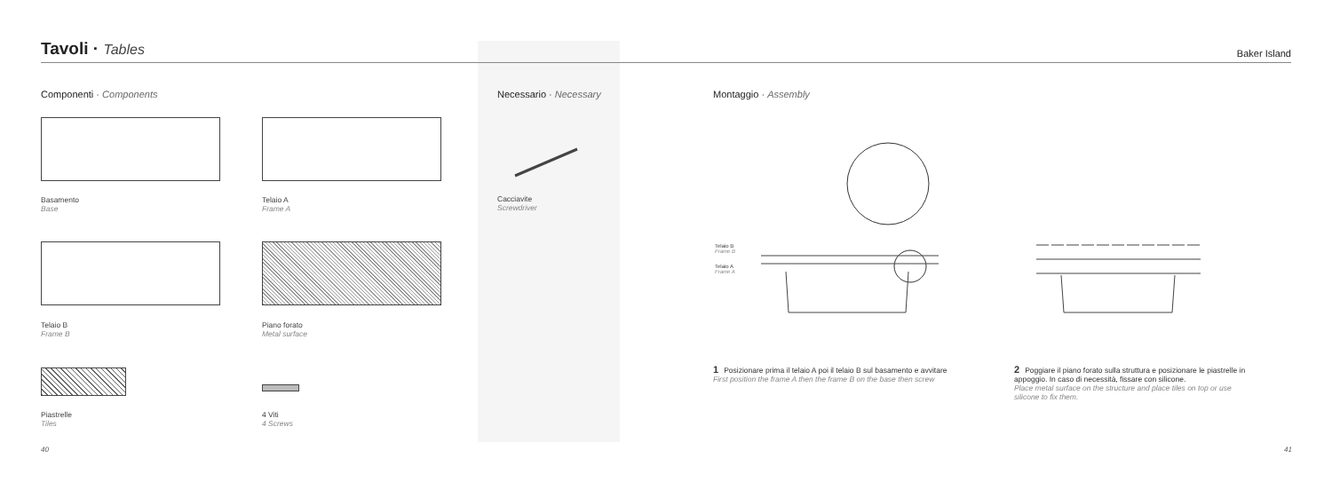Tavoli · Tables
Baker Island
Componenti · Components Necessario · Necessary Montaggio · Assembly
Basamento
Base
Telaio A
Frame A
Telaio B
Frame B
Piano forato
Metal surface
Piastrelle
Tiles
4 Viti
4 Screws
Cacciavite
Screwdriver
Telaio B
Frame B
Telaio A
Frame A
1 Posizionare prima il telaio A poi il telaio B sul basamento e avvitare
First position the frame A then the frame B on the base then screw
2 Poggiare il piano forato sulla struttura e posizionare le piastrelle in appoggio. In caso di necessità, fissare con silicone.
Place metal surface on the structure and place tiles on top or use silicone to fix them.
40 41